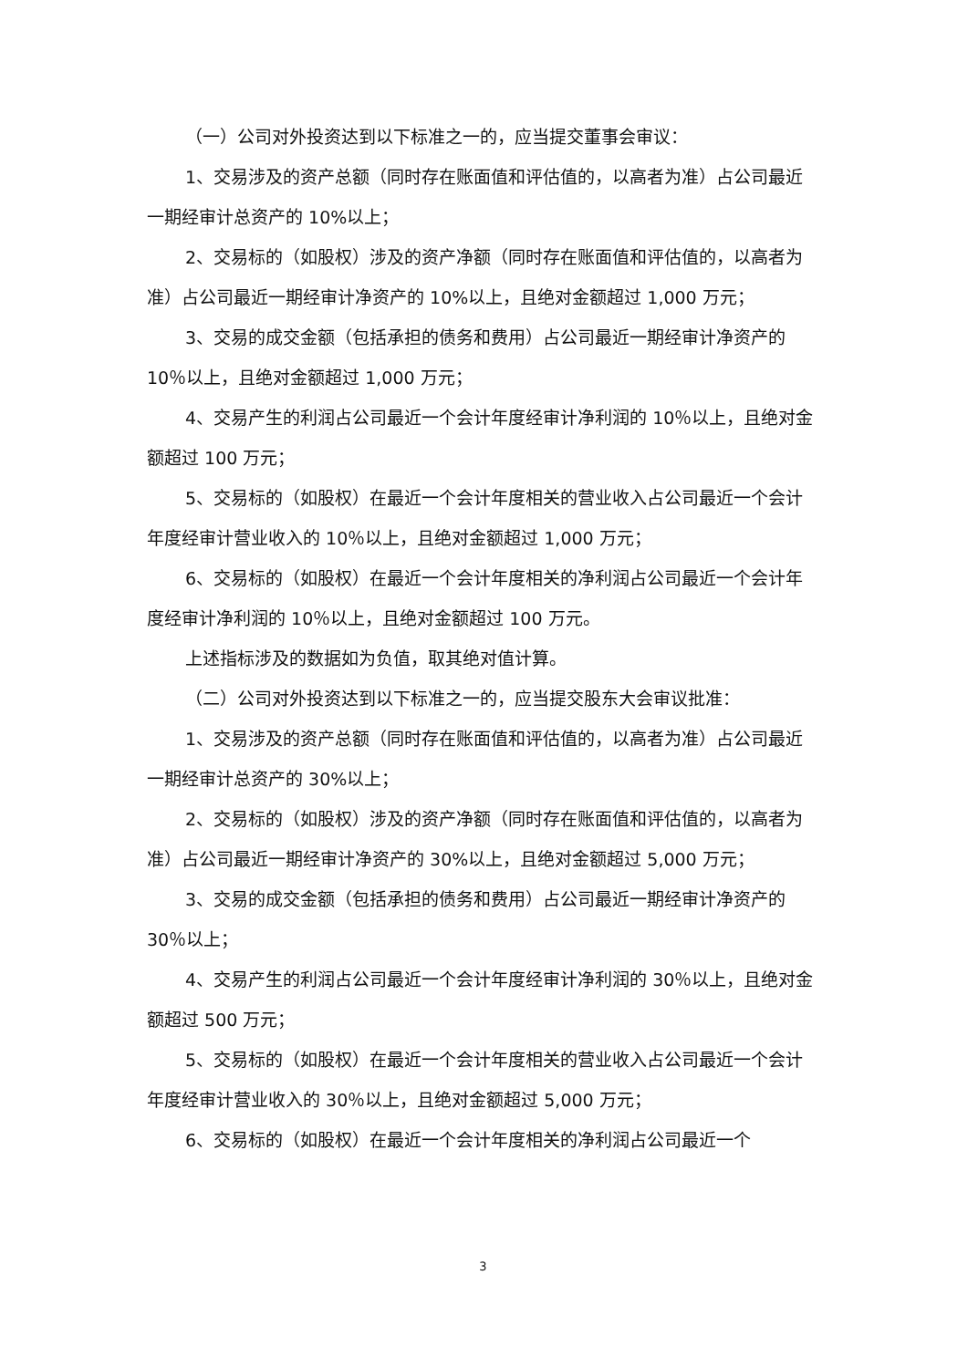（一）公司对外投资达到以下标准之一的，应当提交董事会审议：
1、交易涉及的资产总额（同时存在账面值和评估值的，以高者为准）占公司最近一期经审计总资产的 10%以上；
2、交易标的（如股权）涉及的资产净额（同时存在账面值和评估值的，以高者为准）占公司最近一期经审计净资产的 10%以上，且绝对金额超过 1,000 万元；
3、交易的成交金额（包括承担的债务和费用）占公司最近一期经审计净资产的 10％以上，且绝对金额超过 1,000 万元；
4、交易产生的利润占公司最近一个会计年度经审计净利润的 10％以上，且绝对金额超过 100 万元；
5、交易标的（如股权）在最近一个会计年度相关的营业收入占公司最近一个会计年度经审计营业收入的 10％以上，且绝对金额超过 1,000 万元；
6、交易标的（如股权）在最近一个会计年度相关的净利润占公司最近一个会计年度经审计净利润的 10％以上，且绝对金额超过 100 万元。
上述指标涉及的数据如为负值，取其绝对值计算。
（二）公司对外投资达到以下标准之一的，应当提交股东大会审议批准：
1、交易涉及的资产总额（同时存在账面值和评估值的，以高者为准）占公司最近一期经审计总资产的 30%以上；
2、交易标的（如股权）涉及的资产净额（同时存在账面值和评估值的，以高者为准）占公司最近一期经审计净资产的 30%以上，且绝对金额超过 5,000 万元；
3、交易的成交金额（包括承担的债务和费用）占公司最近一期经审计净资产的 30％以上；
4、交易产生的利润占公司最近一个会计年度经审计净利润的 30％以上，且绝对金额超过 500 万元；
5、交易标的（如股权）在最近一个会计年度相关的营业收入占公司最近一个会计年度经审计营业收入的 30％以上，且绝对金额超过 5,000 万元；
6、交易标的（如股权）在最近一个会计年度相关的净利润占公司最近一个
3